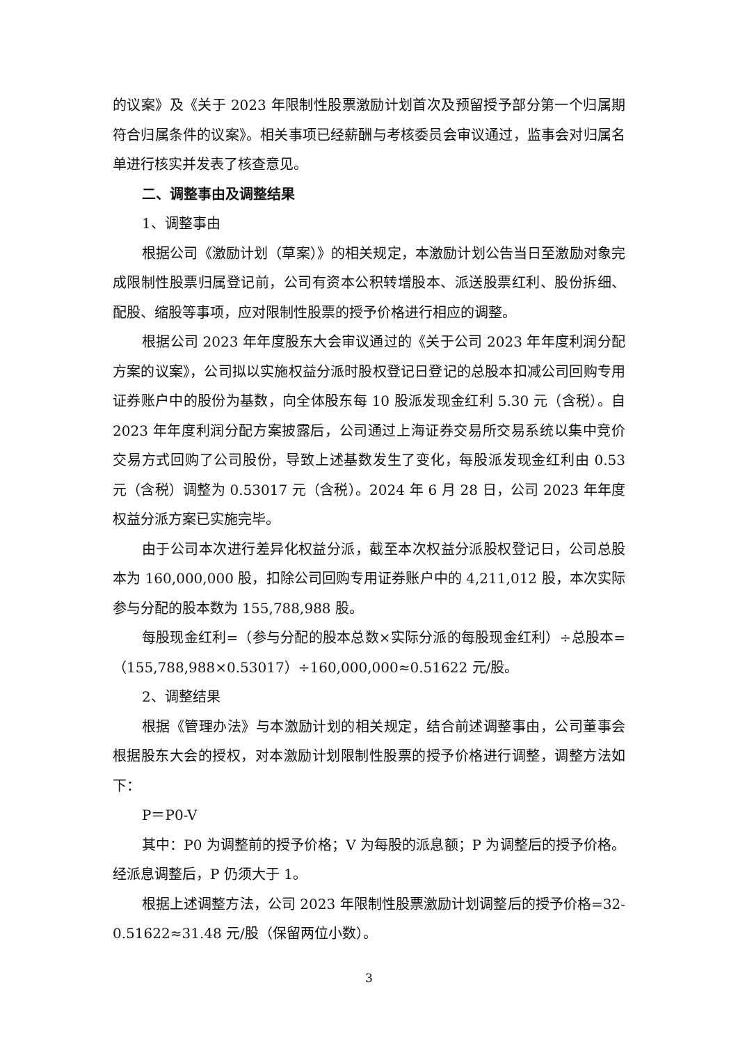的议案》及《关于 2023 年限制性股票激励计划首次及预留授予部分第一个归属期符合归属条件的议案》。相关事项已经薪酬与考核委员会审议通过，监事会对归属名单进行核实并发表了核查意见。
二、调整事由及调整结果
1、调整事由
根据公司《激励计划（草案）》的相关规定，本激励计划公告当日至激励对象完成限制性股票归属登记前，公司有资本公积转增股本、派送股票红利、股份拆细、配股、缩股等事项，应对限制性股票的授予价格进行相应的调整。
根据公司 2023 年年度股东大会审议通过的《关于公司 2023 年年度利润分配方案的议案》，公司拟以实施权益分派时股权登记日登记的总股本扣减公司回购专用证券账户中的股份为基数，向全体股东每 10 股派发现金红利 5.30 元（含税）。自 2023 年年度利润分配方案披露后，公司通过上海证券交易所交易系统以集中竞价交易方式回购了公司股份，导致上述基数发生了变化，每股派发现金红利由 0.53 元（含税）调整为 0.53017 元（含税）。2024 年 6 月 28 日，公司 2023 年年度权益分派方案已实施完毕。
由于公司本次进行差异化权益分派，截至本次权益分派股权登记日，公司总股本为 160,000,000 股，扣除公司回购专用证券账户中的 4,211,012 股，本次实际参与分配的股本数为 155,788,988 股。
每股现金红利=（参与分配的股本总数×实际分派的每股现金红利）÷总股本=（155,788,988×0.53017）÷160,000,000≈0.51622 元/股。
2、调整结果
根据《管理办法》与本激励计划的相关规定，结合前述调整事由，公司董事会根据股东大会的授权，对本激励计划限制性股票的授予价格进行调整，调整方法如下：
P＝P0-V
其中：P0 为调整前的授予价格；V 为每股的派息额；P 为调整后的授予价格。经派息调整后，P 仍须大于 1。
根据上述调整方法，公司 2023 年限制性股票激励计划调整后的授予价格=32-0.51622≈31.48 元/股（保留两位小数）。
3